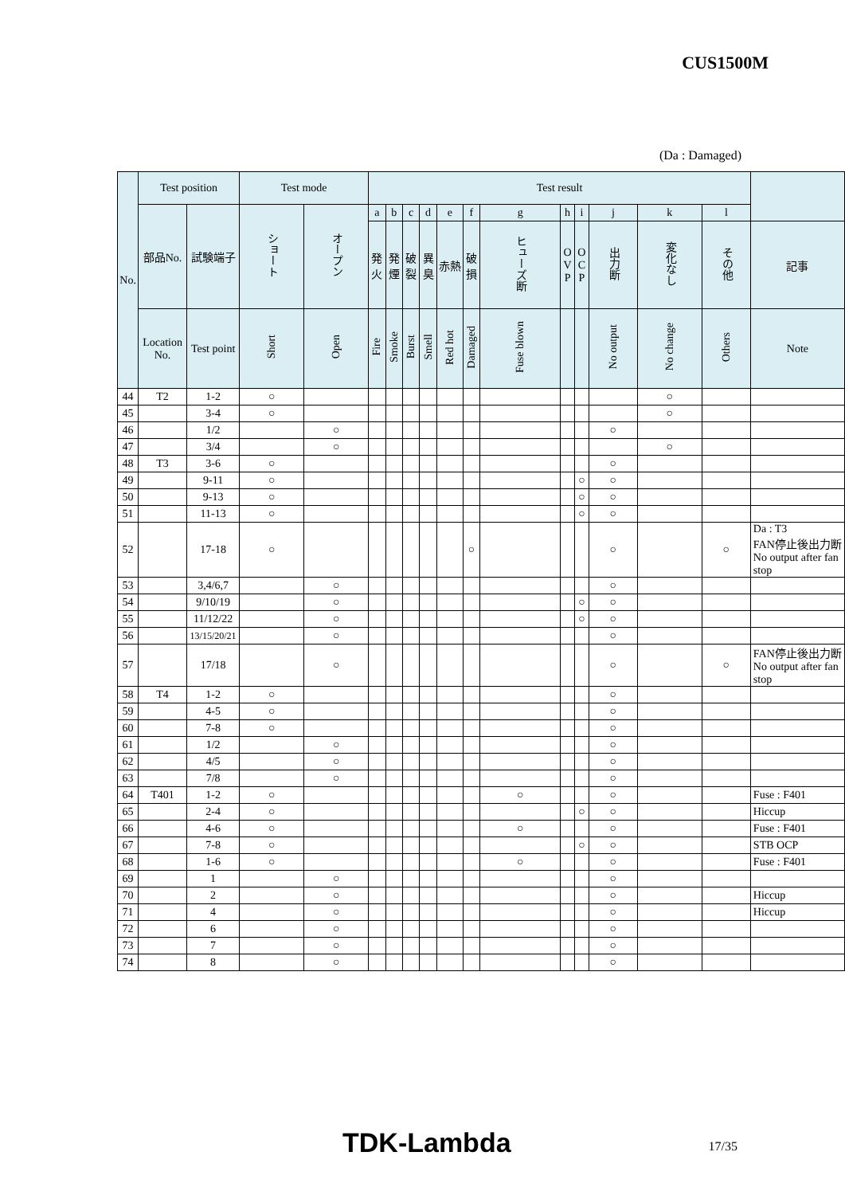CUS1500M
(Da : Damaged)
| No. | Test position | | Test mode | | Test result | | | | | | | | | | | | |
| --- | --- | --- | --- | --- | --- | --- | --- | --- | --- | --- | --- | --- | --- | --- | --- | --- | --- |
| | 部品No. | 試験端子 | ショート | オープン | a | b | c | d | e | f | g | h | i | j | k | l | |
| | | | | | 発火 | 発煙 | 破裂 | 異臭 | 赤熱 | 破損 | ヒューズ断 | O V P | O C P | 出力断 | 変化なし | その他 | 記事 |
| | Location No. | Test point | Short | Open | Fire | Smoke | Burst | Smell | Red hot | Damaged | Fuse blown | | | No output | No change | Others | Note |
| 44 | T2 | 1-2 | ○ | | | | | | | | | | | | ○ | | |
| 45 | | 3-4 | ○ | | | | | | | | | | | | ○ | | |
| 46 | | 1/2 | | ○ | | | | | | | | | | ○ | | | |
| 47 | | 3/4 | | ○ | | | | | | | | | | | ○ | | |
| 48 | T3 | 3-6 | ○ | | | | | | | | | | | ○ | | | |
| 49 | | 9-11 | ○ | | | | | | | | | | ○ | ○ | | | |
| 50 | | 9-13 | ○ | | | | | | | | | | ○ | ○ | | | |
| 51 | | 11-13 | ○ | | | | | | | | | | ○ | ○ | | | |
| 52 | | 17-18 | ○ | | | | | | | ○ | | | | ○ | | ○ | Da : T3 FAN停止後出力断 No output after fan stop |
| 53 | | 3,4/6,7 | | ○ | | | | | | | | | | ○ | | | |
| 54 | | 9/10/19 | | ○ | | | | | | | | | ○ | ○ | | | |
| 55 | | 11/12/22 | | ○ | | | | | | | | | ○ | ○ | | | |
| 56 | | 13/15/20/21 | | ○ | | | | | | | | | | ○ | | | |
| 57 | | 17/18 | | ○ | | | | | | | | | | ○ | | ○ | FAN停止後出力断 No output after fan stop |
| 58 | T4 | 1-2 | ○ | | | | | | | | | | | ○ | | | |
| 59 | | 4-5 | ○ | | | | | | | | | | | ○ | | | |
| 60 | | 7-8 | ○ | | | | | | | | | | | ○ | | | |
| 61 | | 1/2 | | ○ | | | | | | | | | | ○ | | | |
| 62 | | 4/5 | | ○ | | | | | | | | | | ○ | | | |
| 63 | | 7/8 | | ○ | | | | | | | | | | ○ | | | |
| 64 | T401 | 1-2 | ○ | | | | | | | | ○ | | | ○ | | | Fuse : F401 |
| 65 | | 2-4 | ○ | | | | | | | | | | ○ | ○ | | | Hiccup |
| 66 | | 4-6 | ○ | | | | | | | | ○ | | | ○ | | | Fuse : F401 |
| 67 | | 7-8 | ○ | | | | | | | | | | ○ | ○ | | | STB OCP |
| 68 | | 1-6 | ○ | | | | | | | | ○ | | | ○ | | | Fuse : F401 |
| 69 | | 1 | | ○ | | | | | | | | | | ○ | | | |
| 70 | | 2 | | ○ | | | | | | | | | | ○ | | | Hiccup |
| 71 | | 4 | | ○ | | | | | | | | | | ○ | | | Hiccup |
| 72 | | 6 | | ○ | | | | | | | | | | ○ | | | |
| 73 | | 7 | | ○ | | | | | | | | | | ○ | | | |
| 74 | | 8 | | ○ | | | | | | | | | | ○ | | | |
TDK-Lambda 17/35